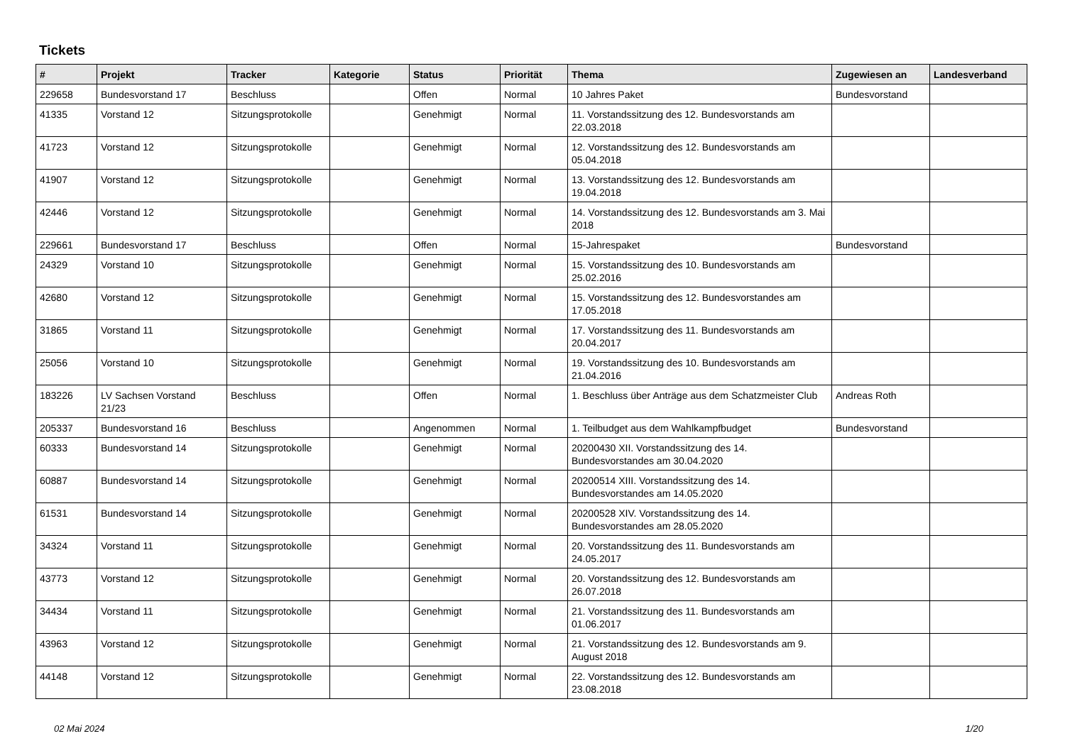Tickets
| # | Projekt | Tracker | Kategorie | Status | Priorität | Thema | Zugewiesen an | Landesverband |
| --- | --- | --- | --- | --- | --- | --- | --- | --- |
| 229658 | Bundesvorstand 17 | Beschluss | | Offen | Normal | 10 Jahres Paket | Bundesvorstand | |
| 41335 | Vorstand 12 | Sitzungsprotokolle | | Genehmigt | Normal | 11. Vorstandssitzung des 12. Bundesvorstands am 22.03.2018 | | |
| 41723 | Vorstand 12 | Sitzungsprotokolle | | Genehmigt | Normal | 12. Vorstandssitzung des 12. Bundesvorstands am 05.04.2018 | | |
| 41907 | Vorstand 12 | Sitzungsprotokolle | | Genehmigt | Normal | 13. Vorstandssitzung des 12. Bundesvorstands am 19.04.2018 | | |
| 42446 | Vorstand 12 | Sitzungsprotokolle | | Genehmigt | Normal | 14. Vorstandssitzung des 12. Bundesvorstands am 3. Mai 2018 | | |
| 229661 | Bundesvorstand 17 | Beschluss | | Offen | Normal | 15-Jahrespaket | Bundesvorstand | |
| 24329 | Vorstand 10 | Sitzungsprotokolle | | Genehmigt | Normal | 15. Vorstandssitzung des 10. Bundesvorstands am 25.02.2016 | | |
| 42680 | Vorstand 12 | Sitzungsprotokolle | | Genehmigt | Normal | 15. Vorstandssitzung des 12. Bundesvorstandes am 17.05.2018 | | |
| 31865 | Vorstand 11 | Sitzungsprotokolle | | Genehmigt | Normal | 17. Vorstandssitzung des 11. Bundesvorstands am 20.04.2017 | | |
| 25056 | Vorstand 10 | Sitzungsprotokolle | | Genehmigt | Normal | 19. Vorstandssitzung des 10. Bundesvorstands am 21.04.2016 | | |
| 183226 | LV Sachsen Vorstand 21/23 | Beschluss | | Offen | Normal | 1. Beschluss über Anträge aus dem Schatzmeister Club | Andreas Roth | |
| 205337 | Bundesvorstand 16 | Beschluss | | Angenommen | Normal | 1. Teilbudget aus dem Wahlkampfbudget | Bundesvorstand | |
| 60333 | Bundesvorstand 14 | Sitzungsprotokolle | | Genehmigt | Normal | 20200430 XII. Vorstandssitzung des 14. Bundesvorstandes am 30.04.2020 | | |
| 60887 | Bundesvorstand 14 | Sitzungsprotokolle | | Genehmigt | Normal | 20200514 XIII. Vorstandssitzung des 14. Bundesvorstandes am 14.05.2020 | | |
| 61531 | Bundesvorstand 14 | Sitzungsprotokolle | | Genehmigt | Normal | 20200528 XIV. Vorstandssitzung des 14. Bundesvorstandes am 28.05.2020 | | |
| 34324 | Vorstand 11 | Sitzungsprotokolle | | Genehmigt | Normal | 20. Vorstandssitzung des 11. Bundesvorstands am 24.05.2017 | | |
| 43773 | Vorstand 12 | Sitzungsprotokolle | | Genehmigt | Normal | 20. Vorstandssitzung des 12. Bundesvorstands am 26.07.2018 | | |
| 34434 | Vorstand 11 | Sitzungsprotokolle | | Genehmigt | Normal | 21. Vorstandssitzung des 11. Bundesvorstands am 01.06.2017 | | |
| 43963 | Vorstand 12 | Sitzungsprotokolle | | Genehmigt | Normal | 21. Vorstandssitzung des 12. Bundesvorstands am 9. August 2018 | | |
| 44148 | Vorstand 12 | Sitzungsprotokolle | | Genehmigt | Normal | 22. Vorstandssitzung des 12. Bundesvorstands am 23.08.2018 | | |
02 Mai 2024 1/20